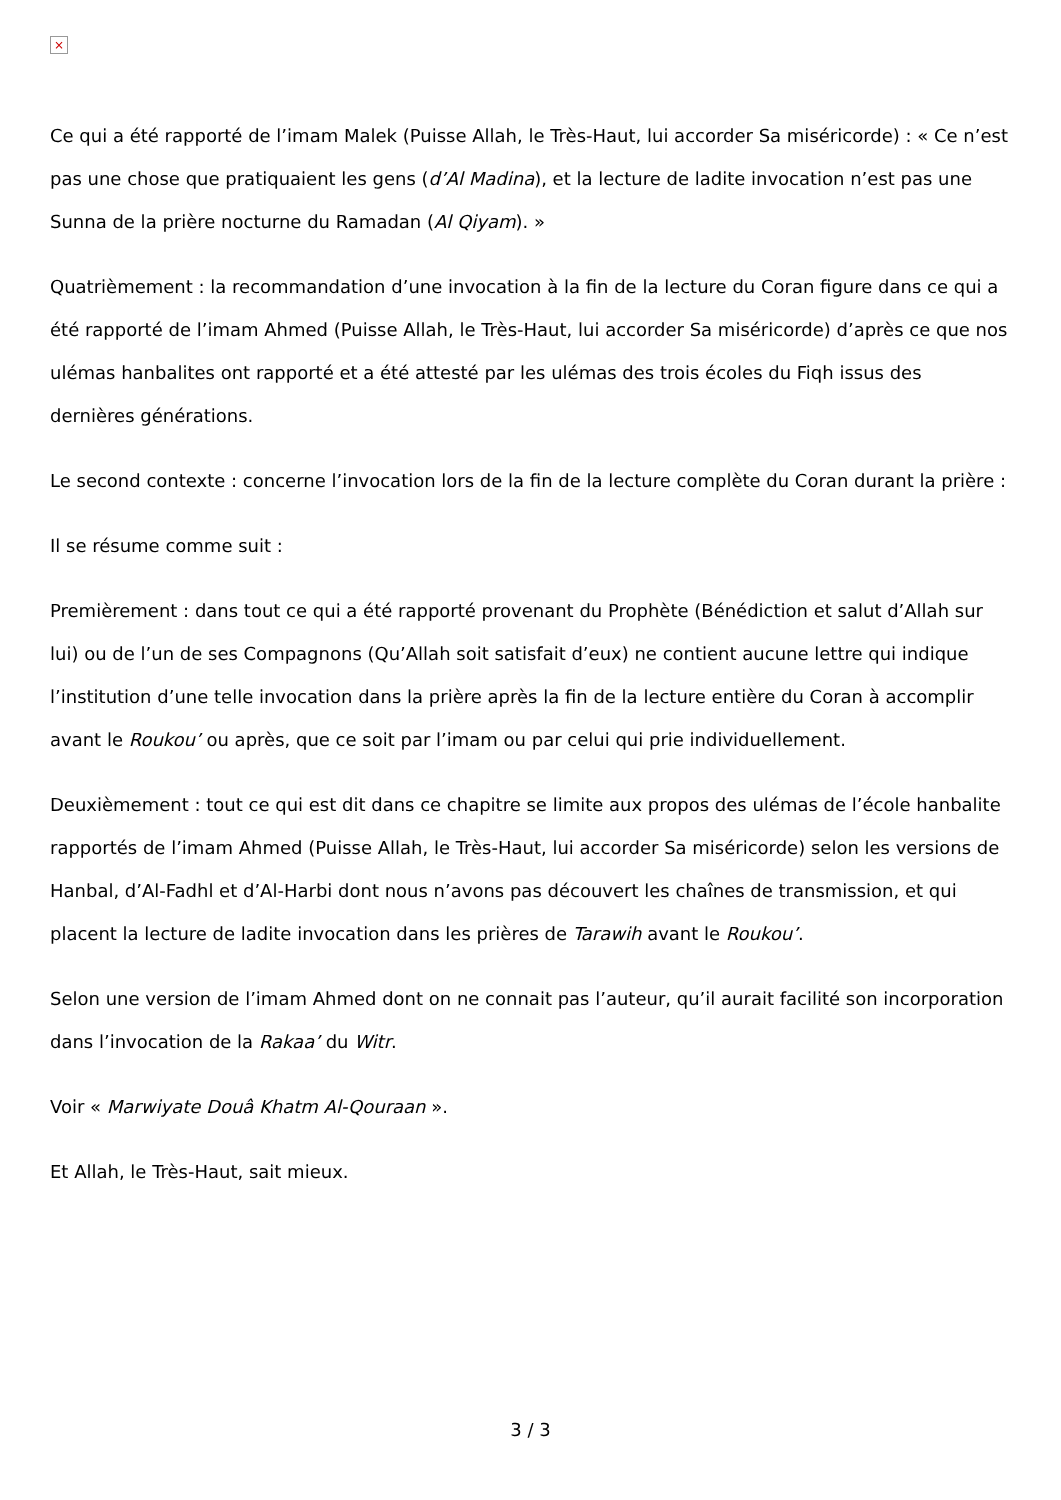×
Ce qui a été rapporté de l’imam Malek (Puisse Allah, le Très-Haut, lui accorder Sa miséricorde) : « Ce n’est pas une chose que pratiquaient les gens (d’Al Madina), et la lecture de ladite invocation n’est pas une Sunna de la prière nocturne du Ramadan (Al Qiyam). »
Quatrièmement : la recommandation d’une invocation à la fin de la lecture du Coran figure dans ce qui a été rapporté de l’imam Ahmed (Puisse Allah, le Très-Haut, lui accorder Sa miséricorde) d’après ce que nos ulémas hanbalites ont rapporté et a été attesté par les ulémas des trois écoles du Fiqh issus des dernières générations.
Le second contexte : concerne l’invocation lors de la fin de la lecture complète du Coran durant la prière :
Il se résume comme suit :
Premièrement : dans tout ce qui a été rapporté provenant du Prophète (Bénédiction et salut d’Allah sur lui) ou de l’un de ses Compagnons (Qu’Allah soit satisfait d’eux) ne contient aucune lettre qui indique l’institution d’une telle invocation dans la prière après la fin de la lecture entière du Coran à accomplir avant le Roukou’ ou après, que ce soit par l’imam ou par celui qui prie individuellement.
Deuxièmement : tout ce qui est dit dans ce chapitre se limite aux propos des ulémas de l’école hanbalite rapportés de l’imam Ahmed (Puisse Allah, le Très-Haut, lui accorder Sa miséricorde) selon les versions de Hanbal, d’Al-Fadhl et d’Al-Harbi dont nous n’avons pas découvert les chaînes de transmission, et qui placent la lecture de ladite invocation dans les prières de Tarawih avant le Roukou’.
Selon une version de l’imam Ahmed dont on ne connait pas l’auteur, qu’il aurait facilité son incorporation dans l’invocation de la Rakaa’ du Witr.
Voir « Marwiyate Douâ Khatm Al-Qouraan ».
Et Allah, le Très-Haut, sait mieux.
3 / 3